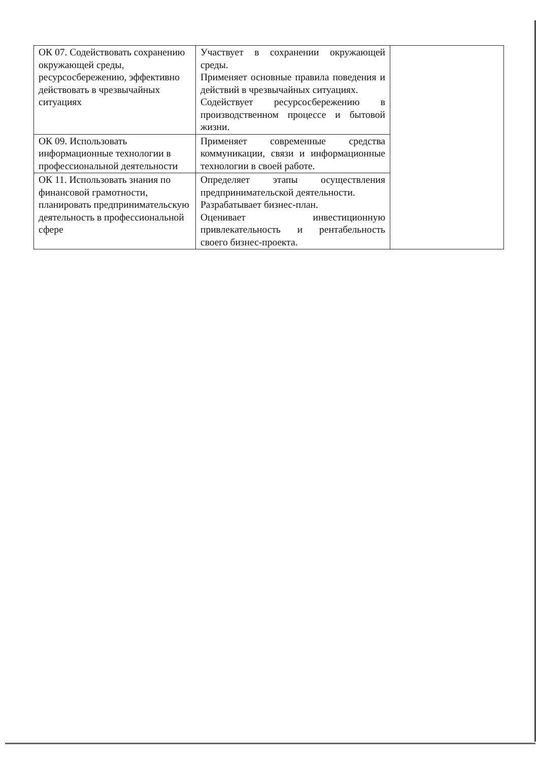| ОК 07. Содействовать сохранению окружающей среды, ресурсосбережению, эффективно действовать в чрезвычайных ситуациях | Участвует в сохранении окружающей среды. Применяет основные правила поведения и действий в чрезвычайных ситуациях. Содействует ресурсосбережению в производственном процессе и бытовой жизни. | |
| ОК 09. Использовать информационные технологии в профессиональной деятельности | Применяет современные средства коммуникации, связи и информационные технологии в своей работе. | |
| ОК 11. Использовать знания по финансовой грамотности, планировать предпринимательскую деятельность в профессиональной сфере | Определяет этапы осуществления предпринимательской деятельности. Разрабатывает бизнес-план. Оценивает инвестиционную привлекательность и рентабельность своего бизнес-проекта. | |